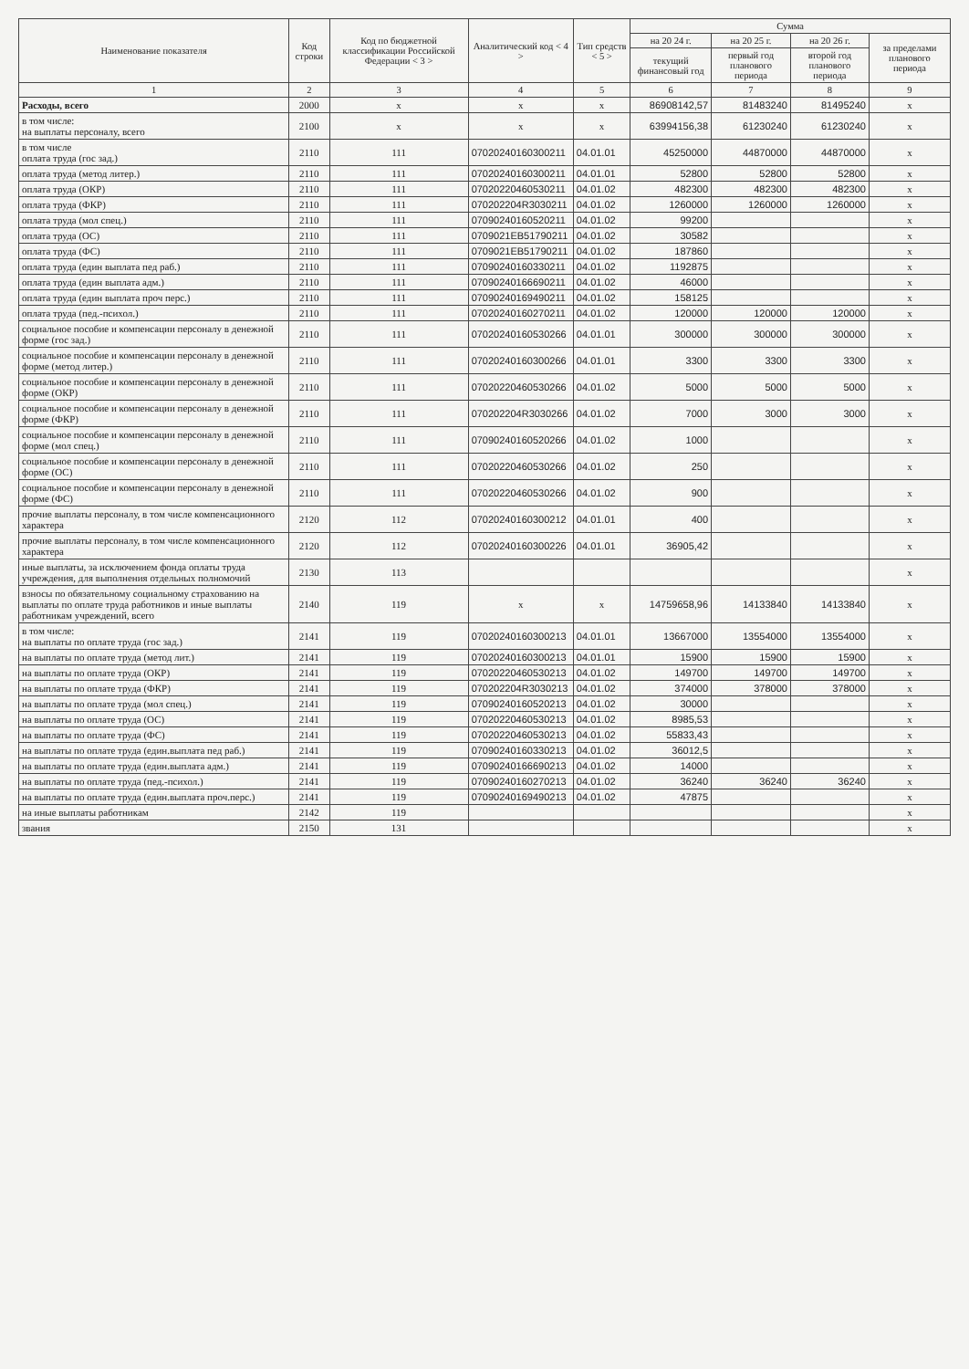| Наименование показателя | Код строки | Код по бюджетной классификации Российской Федерации < 3 > | Аналитический код < 4 > | Тип средств < 5 > | Сумма | | | |
| --- | --- | --- | --- | --- | --- | --- | --- | --- |
| | | | | | на 20 24 г. | на 20 25 г. | на 20 26 г. | за пределами планового периода |
| | | | | | текущий финансовый год | первый год планового периода | второй год планового периода | |
| 1 | 2 | 3 | 4 | 5 | 6 | 7 | 8 | 9 |
| Расходы, всего | 2000 | x | x | x | 86908142,57 | 81483240 | 81495240 | x |
| в том числе: на выплаты персоналу, всего | 2100 | x | x | x | 63994156,38 | 61230240 | 61230240 | x |
| в том числе оплата труда (гос зад.) | 2110 | 111 | 07020240160300211 | 04.01.01 | 45250000 | 44870000 | 44870000 | x |
| оплата труда (метод литер.) | 2110 | 111 | 07020240160300211 | 04.01.01 | 52800 | 52800 | 52800 | x |
| оплата труда (ОКР) | 2110 | 111 | 07020220460530211 | 04.01.02 | 482300 | 482300 | 482300 | x |
| оплата труда (ФКР) | 2110 | 111 | 070202204R3030211 | 04.01.02 | 1260000 | 1260000 | 1260000 | x |
| оплата труда (мол спец.) | 2110 | 111 | 07090240160520211 | 04.01.02 | 99200 | | | x |
| оплата труда (ОС) | 2110 | 111 | 0709021EB51790211 | 04.01.02 | 30582 | | | x |
| оплата труда (ФС) | 2110 | 111 | 0709021EB51790211 | 04.01.02 | 187860 | | | x |
| оплата труда (един выплата пед раб.) | 2110 | 111 | 07090240160330211 | 04.01.02 | 1192875 | | | x |
| оплата труда (един выплата адм.) | 2110 | 111 | 07090240166690211 | 04.01.02 | 46000 | | | x |
| оплата труда (един выплата проч перс.) | 2110 | 111 | 07090240169490211 | 04.01.02 | 158125 | | | x |
| оплата труда (пед.-психол.) | 2110 | 111 | 07020240160270211 | 04.01.02 | 120000 | 120000 | 120000 | x |
| социальное пособие и компенсации персоналу в денежной форме (гос зад.) | 2110 | 111 | 07020240160530266 | 04.01.01 | 300000 | 300000 | 300000 | x |
| социальное пособие и компенсации персоналу в денежной форме (метод литер.) | 2110 | 111 | 07020240160300266 | 04.01.01 | 3300 | 3300 | 3300 | x |
| социальное пособие и компенсации персоналу в денежной форме (ОКР) | 2110 | 111 | 07020220460530266 | 04.01.02 | 5000 | 5000 | 5000 | x |
| социальное пособие и компенсации персоналу в денежной форме (ФКР) | 2110 | 111 | 070202204R3030266 | 04.01.02 | 7000 | 3000 | 3000 | x |
| социальное пособие и компенсации персоналу в денежной форме (мол спец.) | 2110 | 111 | 07090240160520266 | 04.01.02 | 1000 | | | x |
| социальное пособие и компенсации персоналу в денежной форме (ОС) | 2110 | 111 | 07020220460530266 | 04.01.02 | 250 | | | x |
| социальное пособие и компенсации персоналу в денежной форме (ФС) | 2110 | 111 | 07020220460530266 | 04.01.02 | 900 | | | x |
| прочие выплаты персоналу, в том числе компенсационного характера | 2120 | 112 | 07020240160300212 | 04.01.01 | 400 | | | x |
| прочие выплаты персоналу, в том числе компенсационного характера | 2120 | 112 | 07020240160300226 | 04.01.01 | 36905,42 | | | x |
| иные выплаты, за исключением фонда оплаты труда учреждения, для выполнения отдельных полномочий | 2130 | 113 | | | | | | x |
| взносы по обязательному социальному страхованию на выплаты по оплате труда работников и иные выплаты работникам учреждений, всего | 2140 | 119 | x | x | 14759658,96 | 14133840 | 14133840 | x |
| в том числе: на выплаты по оплате труда (гос зад.) | 2141 | 119 | 07020240160300213 | 04.01.01 | 13667000 | 13554000 | 13554000 | x |
| на выплаты по оплате труда (метод лит.) | 2141 | 119 | 07020240160300213 | 04.01.01 | 15900 | 15900 | 15900 | x |
| на выплаты по оплате труда (ОКР) | 2141 | 119 | 07020220460530213 | 04.01.02 | 149700 | 149700 | 149700 | x |
| на выплаты по оплате труда (ФКР) | 2141 | 119 | 070202204R3030213 | 04.01.02 | 374000 | 378000 | 378000 | x |
| на выплаты по оплате труда (мол спец.) | 2141 | 119 | 07090240160520213 | 04.01.02 | 30000 | | | x |
| на выплаты по оплате труда (ОС) | 2141 | 119 | 07020220460530213 | 04.01.02 | 8985,53 | | | x |
| на выплаты по оплате труда (ФС) | 2141 | 119 | 07020220460530213 | 04.01.02 | 55833,43 | | | x |
| на выплаты по оплате труда (един.выплата пед раб.) | 2141 | 119 | 07090240160330213 | 04.01.02 | 36012,5 | | | x |
| на выплаты по оплате труда (един.выплата адм.) | 2141 | 119 | 07090240166690213 | 04.01.02 | 14000 | | | x |
| на выплаты по оплате труда (пед.-психол.) | 2141 | 119 | 07090240160270213 | 04.01.02 | 36240 | 36240 | 36240 | x |
| на выплаты по оплате труда (един.выплата проч.перс.) | 2141 | 119 | 07090240169490213 | 04.01.02 | 47875 | | | x |
| на иные выплаты работникам | 2142 | 119 | | | | | | x |
| звания | 2150 | 131 | | | | | | x |